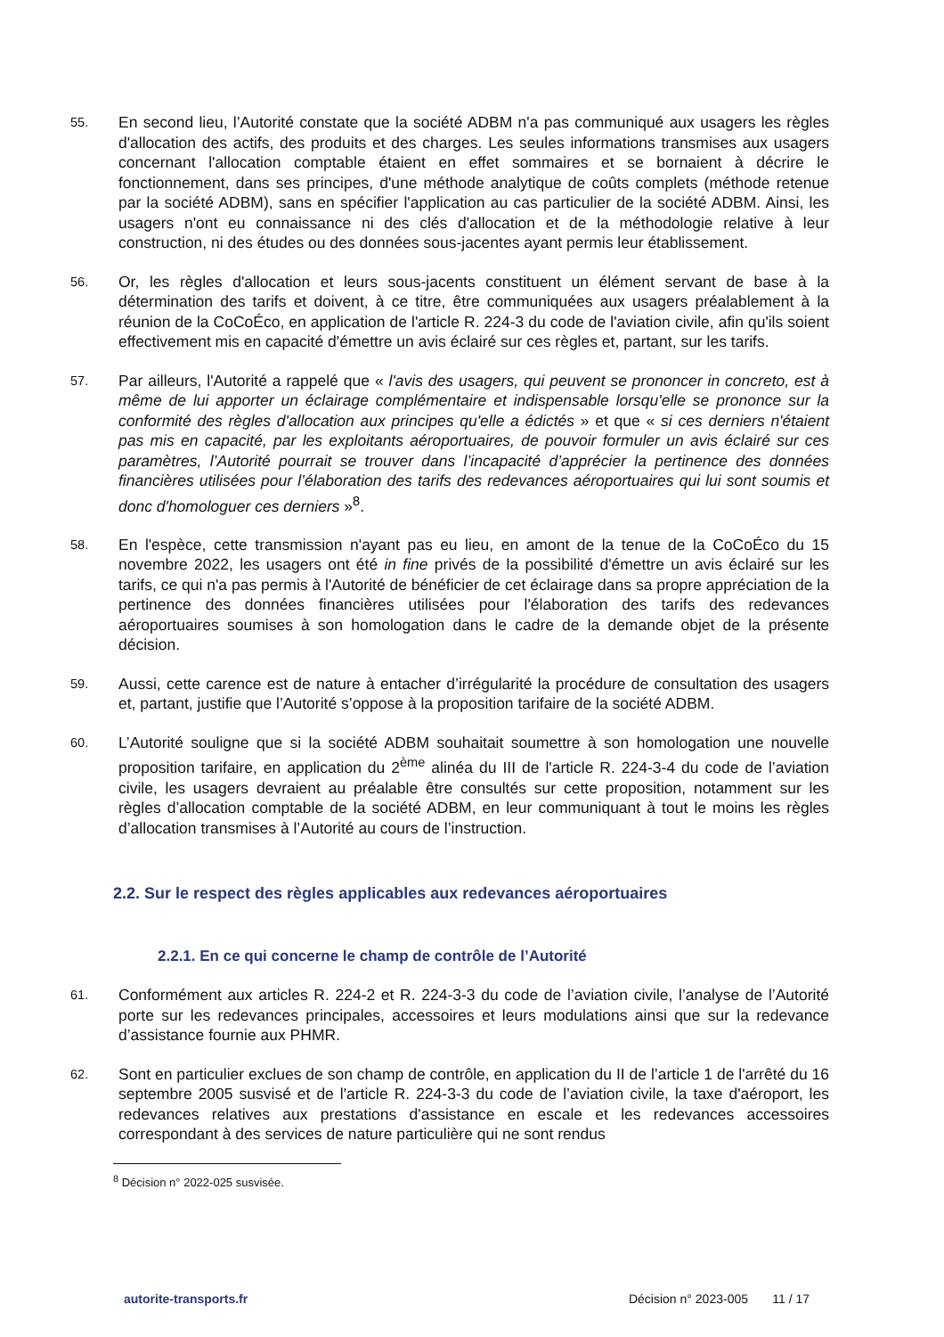55.
En second lieu, l’Autorité constate que la société ADBM n'a pas communiqué aux usagers les règles d'allocation des actifs, des produits et des charges. Les seules informations transmises aux usagers concernant l'allocation comptable étaient en effet sommaires et se bornaient à décrire le fonctionnement, dans ses principes, d'une méthode analytique de coûts complets (méthode retenue par la société ADBM), sans en spécifier l'application au cas particulier de la société ADBM. Ainsi, les usagers n'ont eu connaissance ni des clés d'allocation et de la méthodologie relative à leur construction, ni des études ou des données sous-jacentes ayant permis leur établissement.
56.
Or, les règles d'allocation et leurs sous-jacents constituent un élément servant de base à la détermination des tarifs et doivent, à ce titre, être communiquées aux usagers préalablement à la réunion de la CoCoÉco, en application de l'article R. 224-3 du code de l'aviation civile, afin qu'ils soient effectivement mis en capacité d'émettre un avis éclairé sur ces règles et, partant, sur les tarifs.
57.
Par ailleurs, l'Autorité a rappelé que « l'avis des usagers, qui peuvent se prononcer in concreto, est à même de lui apporter un éclairage complémentaire et indispensable lorsqu'elle se prononce sur la conformité des règles d'allocation aux principes qu'elle a édictés » et que « si ces derniers n'étaient pas mis en capacité, par les exploitants aéroportuaires, de pouvoir formuler un avis éclairé sur ces paramètres, l’Autorité pourrait se trouver dans l’incapacité d’apprécier la pertinence des données financières utilisées pour l’élaboration des tarifs des redevances aéroportuaires qui lui sont soumis et donc d'homologuer ces derniers »<sup>8</sup>.
58.
En l'espèce, cette transmission n'ayant pas eu lieu, en amont de la tenue de la CoCoÉco du 15 novembre 2022, les usagers ont été in fine privés de la possibilité d'émettre un avis éclairé sur les tarifs, ce qui n'a pas permis à l'Autorité de bénéficier de cet éclairage dans sa propre appréciation de la pertinence des données financières utilisées pour l'élaboration des tarifs des redevances aéroportuaires soumises à son homologation dans le cadre de la demande objet de la présente décision.
59.
Aussi, cette carence est de nature à entacher d’irrégularité la procédure de consultation des usagers et, partant, justifie que l’Autorité s’oppose à la proposition tarifaire de la société ADBM.
60.
L’Autorité souligne que si la société ADBM souhaitait soumettre à son homologation une nouvelle proposition tarifaire, en application du 2<sup>ème</sup> alinéa du III de l'article R. 224-3-4 du code de l’aviation civile, les usagers devraient au préalable être consultés sur cette proposition, notamment sur les règles d’allocation comptable de la société ADBM, en leur communiquant à tout le moins les règles d’allocation transmises à l’Autorité au cours de l’instruction.
2.2. Sur le respect des règles applicables aux redevances aéroportuaires
2.2.1. En ce qui concerne le champ de contrôle de l’Autorité
61.
Conformément aux articles R. 224-2 et R. 224-3-3 du code de l’aviation civile, l’analyse de l’Autorité porte sur les redevances principales, accessoires et leurs modulations ainsi que sur la redevance d’assistance fournie aux PHMR.
62.
Sont en particulier exclues de son champ de contrôle, en application du II de l’article 1 de l'arrêté du 16 septembre 2005 susvisé et de l'article R. 224-3-3 du code de l’aviation civile, la taxe d'aéroport, les redevances relatives aux prestations d'assistance en escale et les redevances accessoires correspondant à des services de nature particulière qui ne sont rendus
<sup>8</sup> Décision n° 2022-025 susvisée.
autorite-transports.fr Décision n° 2023-005 11 / 17